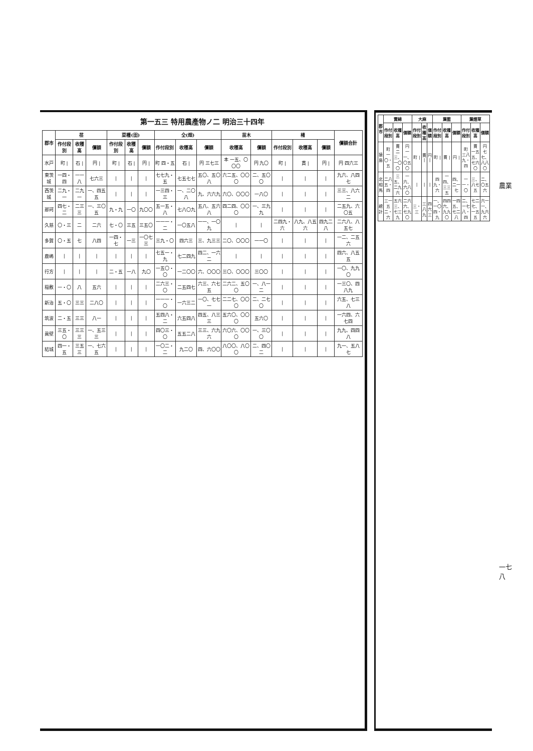第一五三 特用農產物ノ二 明治三十四年
| 郡市 | 荏 | | | 菜種(田) | | | 仝(畑) | | | 苗木 | | 楮 | | | 價額合計 |
| --- | --- | --- | --- | --- | --- | --- | --- | --- | --- | --- | --- | --- | --- | --- | --- |
| | 作付段別 | 收穫高 | 價額 | 作付段別 | 收穫高 | 價額 | 作付段別 | 收穫高 | 價額 | 收穫高 | 價額 | 作付段別 | 收穫高 | 價額 | |
| 水戸 | 町 / | 石 / | 円 / | 町 / | 石 / | 円 / | 町 四・五 | 石 / | 円 三七三 | 本 一五、〇〇〇 | 円 九〇 | 町 / | 貫 / | 円 / | 円 四六三 |
| 東茨城 | 一四・四 | 一一八 | 七六三 | / | / | / | 七七九・五 | 七五七七 | 五〇、五〇八 | 六二五、〇〇〇 | 二、五〇〇 | / | / | / | 九六、八四七 |
| 西茨城 | 二九・一 | 二九一 | 一、四五五 | / | / | / | 一三四・三 | 一、二〇八 | 九、六六九 | 六〇、〇〇〇 | 一八〇 | / | / | / | 三三、八六二 |
| 那珂 | 四七・二 | 二三三 | 一、三〇五 | 九・九 | 一〇 | 九〇〇 | 五一五・八 | 七八〇九 | 五八、五六八 | 四二四、〇〇〇 | 一、三九九 | / | / | / | 二五九、六〇五 |
| 久慈 | 〇・三 | 二 | 二六 | 七・〇 | 三五 | 三五〇 | 一一一・二 | 一〇五八 | 一一、一〇九 | / | / | 二四九・六 | 八九、八五六 | 四九二八 | 二六八、八五七 |
| 多賀 | 〇・五 | 七 | 八四 | 一四・七 | 一三 | 一〇七三 | 三九・〇 | 四六三 | 三、九三三 | 二〇、〇〇〇 | 一一〇 | / | / | / | 一二、二五六 |
| 鹿嶋 | / | / | / | / | / | / | 七五一・九 | 七二四九 | 四二、一六二 | / | / | / | / | / | 四六、八五五 |
| 行方 | / | / | / | 二・五 | 一八 | 九〇 | 一五〇・〇 | 一二〇〇 | 六、〇〇〇 | 三〇、〇〇〇 | 三〇〇 | / | / | / | 一〇、九九〇 |
| 稲敷 | 一・〇 | 八 | 五六 | / | / | / | 二六三・〇 | 二五四七 | 六三、六七五 | 二六二、五〇〇 | 一、八一二 | / | / | / | 一三〇、四八九 |
| 新治 | 五・〇 | 三三 | 二八〇 | / | / | / | 一一一・〇 | 一六三二 | 一〇、七七一 | 二二七、〇〇〇 | 二、二七〇 | / | / | / | 六五、七三八 |
| 筑波 | 二・五 | 三三 | 八一 | / | / | / | 五四八・二 | 六五四八 | 四五、八三三 | 五六〇、〇〇〇 | 五六〇 | / | / | / | 一六四、六七四 |
| 眞壁 | 三五・〇 | 三三三 | 一、五三三 | / | / | / | 四〇三・〇 | 五五二八 | 三三、六九六 | 六〇六、〇〇〇 | 一、三〇〇 | / | / | / | 九九、四四八 |
| 結城 | 四一・五 | 三五三 | 一、七六五 | / | / | / | 一〇二・二 | 九二〇 | 四、六〇〇 | 八〇〇、八〇〇 | 二、四〇二 | / | / | / | 九一、五八七 |
| 郡市 | 實綿 | | | 大麻 | | | 葉藍 | | | 葉煙草 | | |
| --- | --- | --- | --- | --- | --- | --- | --- | --- | --- | --- | --- | --- |
| | 作付段別 | 收穫高 | 價額 | 作付段別 | 收穫高 | 價額 | 作付段別 | 收穫高 | 價額 | 作付段別 | 收穫高 | 價額 |
| 猿島 | 町 一〇・五 | 貫 二三、一〇〇 | 円 一一、〇五〇 | 町 / | 貫 / | 円 / | 町 / | 貫 / | 円 / | 町 三八九・四 | 貫 一五五、七六〇 | 円 七七、八八〇 |
| 北相馬 | 二八五・四 | 三五、二九六 | 一六、六八〇 | / | / | / | 四九・六 | 一四、三三五 | 四、二一七 | 一一・〇 | 三、八七五 | 二、〇五六 |
| 總計 | 三一五二・六 | 五六三、七三九 | 二六六、七九〇 | 三・三 | 三八九 | 四六三 | 一、一〇四・九 | 四四六、九九〇 | 一四五、七二八 | 二、一七八・四 | 七二七、一五五 | 六一一、九六六 |
農業
一七八